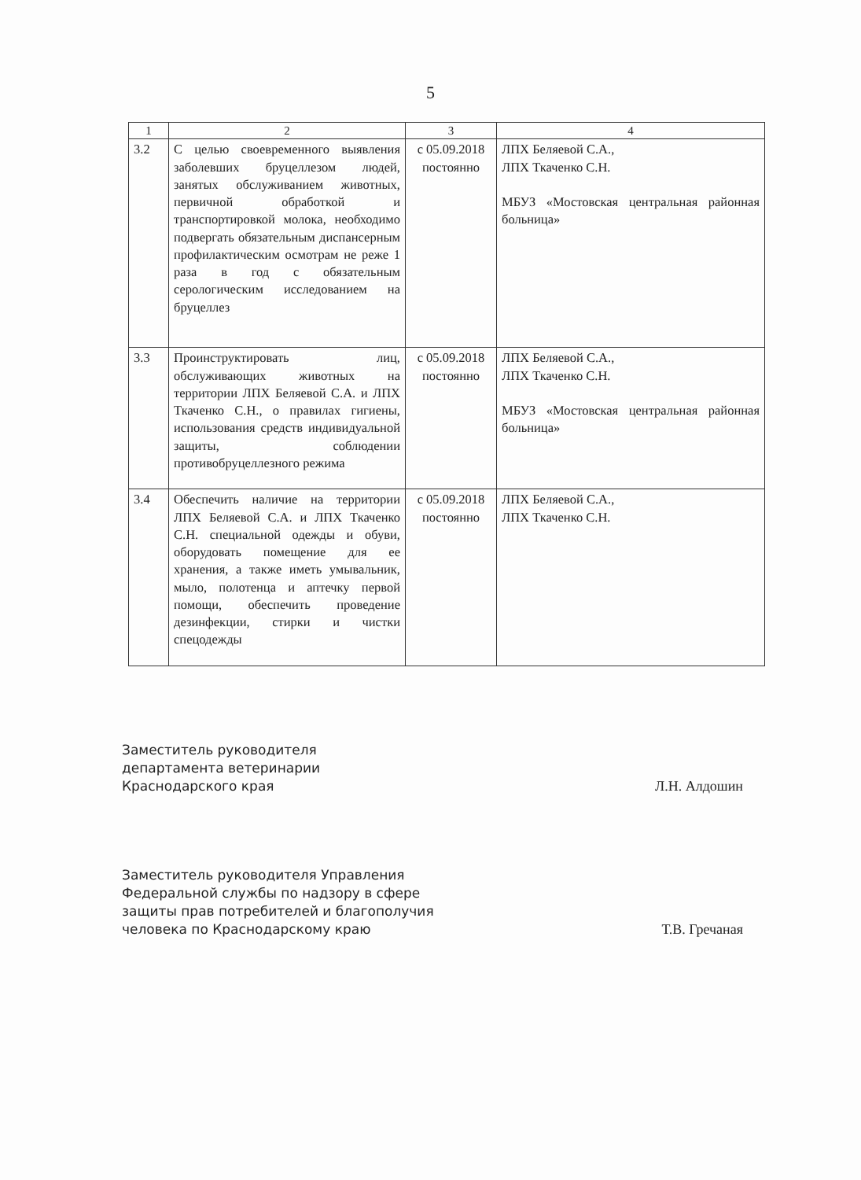5
| 1 | 2 | 3 | 4 |
| --- | --- | --- | --- |
| 3.2 | С целью своевременного выявления заболевших бруцеллезом людей, занятых обслуживанием животных, первичной обработкой и транспортировкой молока, необходимо подвергать обязательным диспансерным профилактическим осмотрам не реже 1 раза в год с обязательным серологическим исследованием на бруцеллез | с 05.09.2018 постоянно | ЛПХ Беляевой С.А., ЛПХ Ткаченко С.Н. МБУЗ «Мостовская центральная районная больница» |
| 3.3 | Проинструктировать лиц, обслуживающих животных на территории ЛПХ Беляевой С.А. и ЛПХ Ткаченко С.Н., о правилах гигиены, использования средств индивидуальной защиты, соблюдении противобруцеллезного режима | с 05.09.2018 постоянно | ЛПХ Беляевой С.А., ЛПХ Ткаченко С.Н. МБУЗ «Мостовская центральная районная больница» |
| 3.4 | Обеспечить наличие на территории ЛПХ Беляевой С.А. и ЛПХ Ткаченко С.Н. специальной одежды и обуви, оборудовать помещение для ее хранения, а также иметь умывальник, мыло, полотенца и аптечку первой помощи, обеспечить проведение дезинфекции, стирки и чистки спецодежды | с 05.09.2018 постоянно | ЛПХ Беляевой С.А., ЛПХ Ткаченко С.Н. |
Заместитель руководителя
департамента ветеринарии
Краснодарского края
Л.Н. Алдошин
Заместитель руководителя Управления
Федеральной службы по надзору в сфере
защиты прав потребителей и благополучия
человека по Краснодарскому краю
Т.В. Гречаная